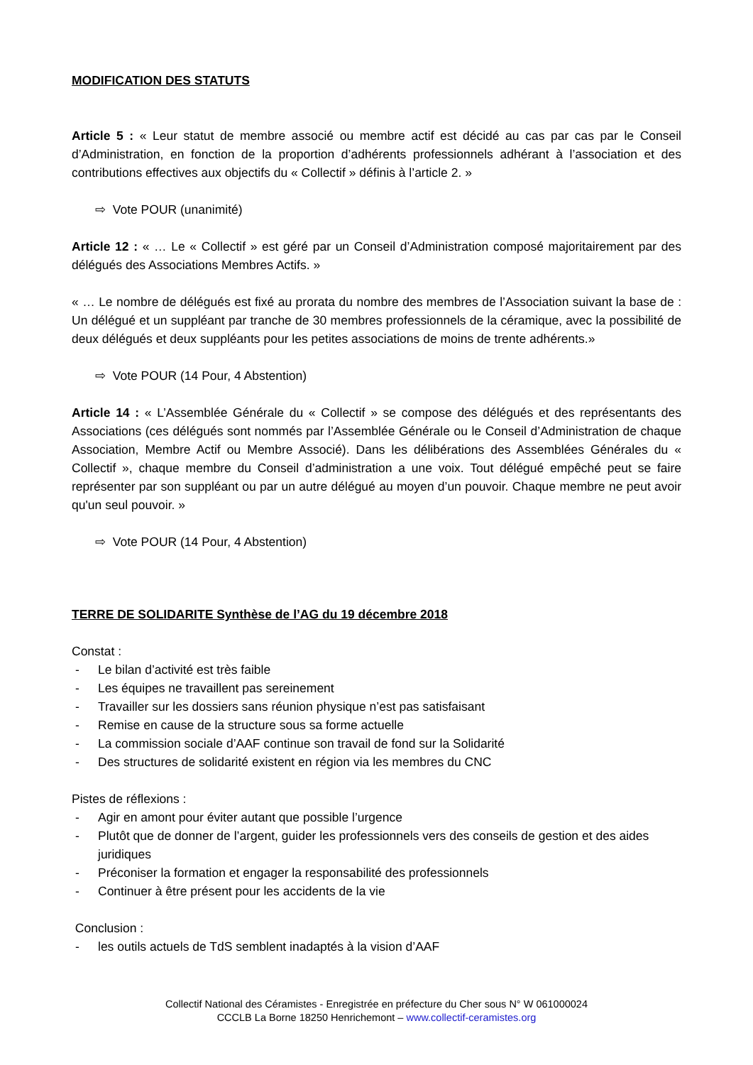MODIFICATION DES STATUTS
Article 5 : « Leur statut de membre associé ou membre actif est décidé au cas par cas par le Conseil d’Administration, en fonction de la proportion d’adhérents professionnels adhérant à l’association et des contributions effectives aux objectifs du « Collectif » définis à l’article 2. »
⇨ Vote POUR (unanimité)
Article 12 : « … Le « Collectif » est géré par un Conseil d’Administration composé majoritairement par des délégués des Associations Membres Actifs. »
« … Le nombre de délégués est fixé au prorata du nombre des membres de l’Association suivant la base de : Un délégué et un suppléant par tranche de 30 membres professionnels de la céramique, avec la possibilité de deux délégués et deux suppléants pour les petites associations de moins de trente adhérents.»
⇨ Vote POUR (14 Pour, 4 Abstention)
Article 14 : « L’Assemblée Générale du « Collectif » se compose des délégués et des représentants des Associations (ces délégués sont nommés par l’Assemblée Générale ou le Conseil d’Administration de chaque Association, Membre Actif ou Membre Associé). Dans les délibérations des Assemblées Générales du « Collectif », chaque membre du Conseil d’administration a une voix. Tout délégué empêché peut se faire représenter par son suppléant ou par un autre délégué au moyen d’un pouvoir. Chaque membre ne peut avoir qu'un seul pouvoir. »
⇨ Vote POUR (14 Pour, 4 Abstention)
TERRE DE SOLIDARITE Synthèse de l’AG du 19 décembre 2018
Constat :
- Le bilan d’activité est très faible
- Les équipes ne travaillent pas sereinement
- Travailler sur les dossiers sans réunion physique n’est pas satisfaisant
- Remise en cause de la structure sous sa forme actuelle
- La commission sociale d’AAF continue son travail de fond sur la Solidarité
- Des structures de solidarité existent en région via les membres du CNC
Pistes de réflexions :
- Agir en amont pour éviter autant que possible l’urgence
- Plutôt que de donner de l’argent, guider les professionnels vers des conseils de gestion et des aides juridiques
- Préconiser la formation et engager la responsabilité des professionnels
- Continuer à être présent pour les accidents de la vie
Conclusion :
- les outils actuels de TdS semblent inadaptés à la vision d’AAF
Collectif National des Céramistes - Enregistrée en préfecture du Cher sous N° W 061000024
CCCLB La Borne 18250 Henrichemont – www.collectif-ceramistes.org